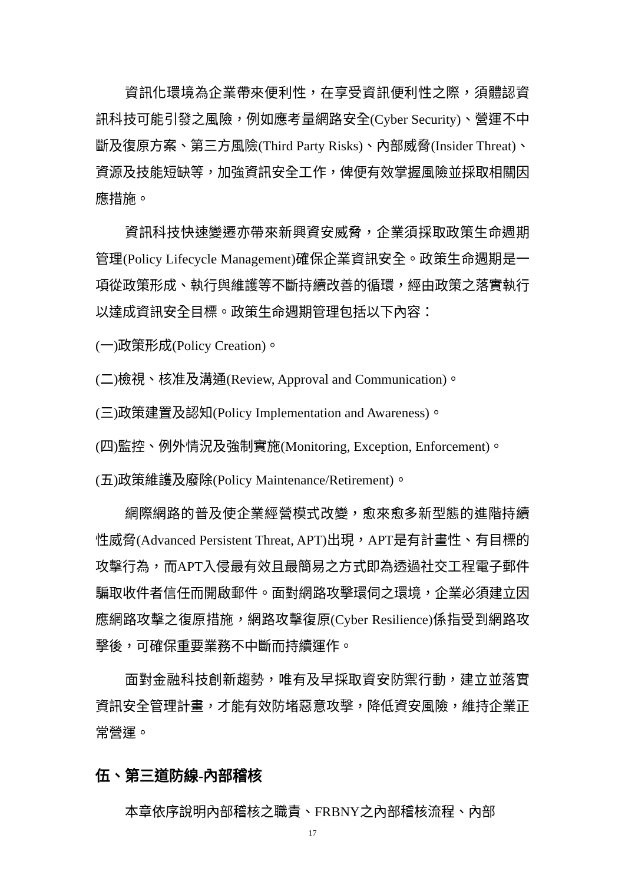資訊化環境為企業帶來便利性，在享受資訊便利性之際，須體認資訊科技可能引發之風險，例如應考量網路安全(Cyber Security)、營運不中斷及復原方案、第三方風險(Third Party Risks)、內部威脅(Insider Threat)、資源及技能短缺等，加強資訊安全工作，俾便有效掌握風險並採取相關因應措施。
資訊科技快速變遷亦帶來新興資安威脅，企業須採取政策生命週期管理(Policy Lifecycle Management)確保企業資訊安全。政策生命週期是一項從政策形成、執行與維護等不斷持續改善的循環，經由政策之落實執行以達成資訊安全目標。政策生命週期管理包括以下內容：
(一)政策形成(Policy Creation)。
(二)檢視、核准及溝通(Review, Approval and Communication)。
(三)政策建置及認知(Policy Implementation and Awareness)。
(四)監控、例外情況及強制實施(Monitoring, Exception, Enforcement)。
(五)政策維護及廢除(Policy Maintenance/Retirement)。
網際網路的普及使企業經營模式改變，愈來愈多新型態的進階持續性威脅(Advanced Persistent Threat, APT)出現，APT是有計畫性、有目標的攻擊行為，而APT入侵最有效且最簡易之方式即為透過社交工程電子郵件騙取收件者信任而開啟郵件。面對網路攻擊環伺之環境，企業必須建立因應網路攻擊之復原措施，網路攻擊復原(Cyber Resilience)係指受到網路攻擊後，可確保重要業務不中斷而持續運作。
面對金融科技創新趨勢，唯有及早採取資安防禦行動，建立並落實資訊安全管理計畫，才能有效防堵惡意攻擊，降低資安風險，維持企業正常營運。
伍、第三道防線-內部稽核
本章依序說明內部稽核之職責、FRBNY之內部稽核流程、內部
17